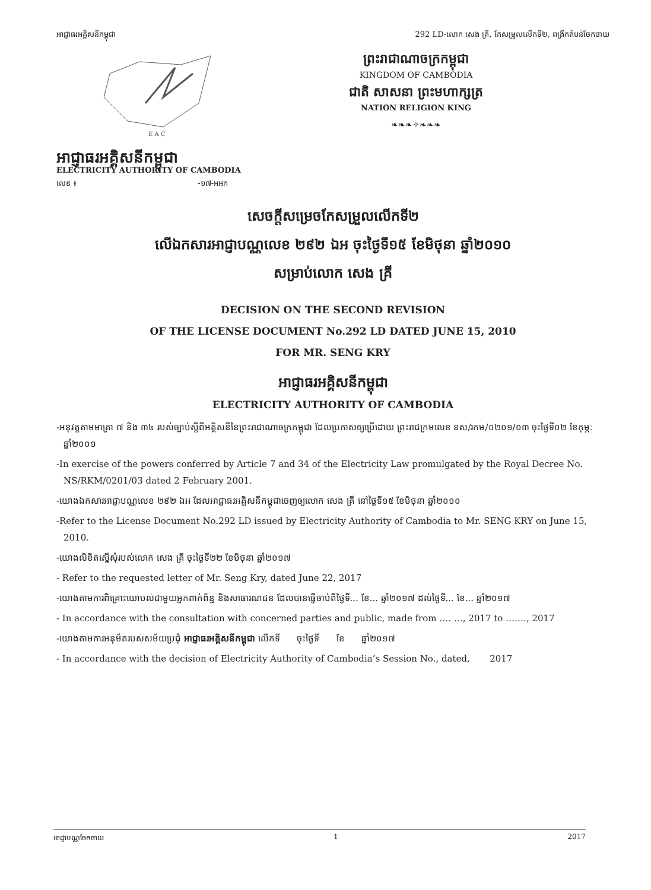អាជ្ញាធរអគ្គិសនីកម្ពុជា 292 LD-លោក សេង គ្រី, កែសម្រួលលើកទី២, ពង្រីកតំបន់ចែកចាយ
E A C
ព្រះរាជាណាចក្រកម្ពុជា
KINGDOM OF CAMBODIA
ជាតិ សាសនា ព្រះមហាក្សត្រ
NATION RELIGION KING
❧❧❧✧❧❧❧
អាជ្ញាធរអគ្គិសនីកម្ពុជា
ELECTRICITY AUTHORITY OF CAMBODIA
លេខ ៖ -១៧-អអក
សេចក្តីសម្រេចកែសម្រួលលើកទី២
លើឯកសារអាជ្ញាបណ្ណលេខ ២៩២ ឯអ ចុះថ្ងៃទី១៥ ខែមិថុនា ឆ្នាំ២០១០
សម្រាប់លោក សេង គ្រី
DECISION ON THE SECOND REVISION
OF THE LICENSE DOCUMENT No.292 LD DATED JUNE 15, 2010
FOR MR. SENG KRY
អាជ្ញាធរអគ្គិសនីកម្ពុជា
ELECTRICITY AUTHORITY OF CAMBODIA
-អនុវត្តតាមមាត្រា ៧ និង ៣៤ របស់ច្បាប់ស្តីពីអគ្គិសនីនៃព្រះរាជាណាចក្រកម្ពុជា ដែលប្រកាសឲ្យប្រើដោយ ព្រះរាជក្រមលេខ នស/រកម/០២០១/០៣ ចុះថ្ងៃទី០២ ខែកុម្ភៈ ឆ្នាំ២០០១
-In exercise of the powers conferred by Article 7 and 34 of the Electricity Law promulgated by the Royal Decree No. NS/RKM/0201/03 dated 2 February 2001.
-យោងឯកសារអាជ្ញាបណ្ណលេខ ២៩២ ឯអ ដែលអាជ្ញាធរអគ្គិសនីកម្ពុជាចេញឲ្យលោក សេង គ្រី នៅថ្ងៃទី១៥ ខែមិថុនា ឆ្នាំ២០១០
-Refer to the License Document No.292 LD issued by Electricity Authority of Cambodia to Mr. SENG KRY on June 15, 2010.
-យោងលិខិតស្នើសុំរបស់លោក សេង គ្រី ចុះថ្ងៃទី២២ ខែមិថុនា ឆ្នាំ២០១៧
- Refer to the requested letter of Mr. Seng Kry, dated June 22, 2017
-យោងតាមការពិគ្រោះយោបល់ជាមួយអ្នកពាក់ព័ន្ធ និងសាធារណជន ដែលបានធ្វើចាប់ពីថ្ងៃទី... ខែ... ឆ្នាំ២០១៧ ដល់ថ្ងៃទី... ខែ... ឆ្នាំ២០១៧
- In accordance with the consultation with concerned parties and public, made from …. …, 2017 to ……., 2017
-យោងតាមការអនុម័តរបស់សម័យប្រជុំ អាជ្ញាធរអគ្គិសនីកម្ពុជា លើកទី ចុះថ្ងៃទី ខែ ឆ្នាំ២០១៧
- In accordance with the decision of Electricity Authority of Cambodia’s Session No., dated, 2017
អាជ្ញាបណ្ណចែកចាយ 1 2017